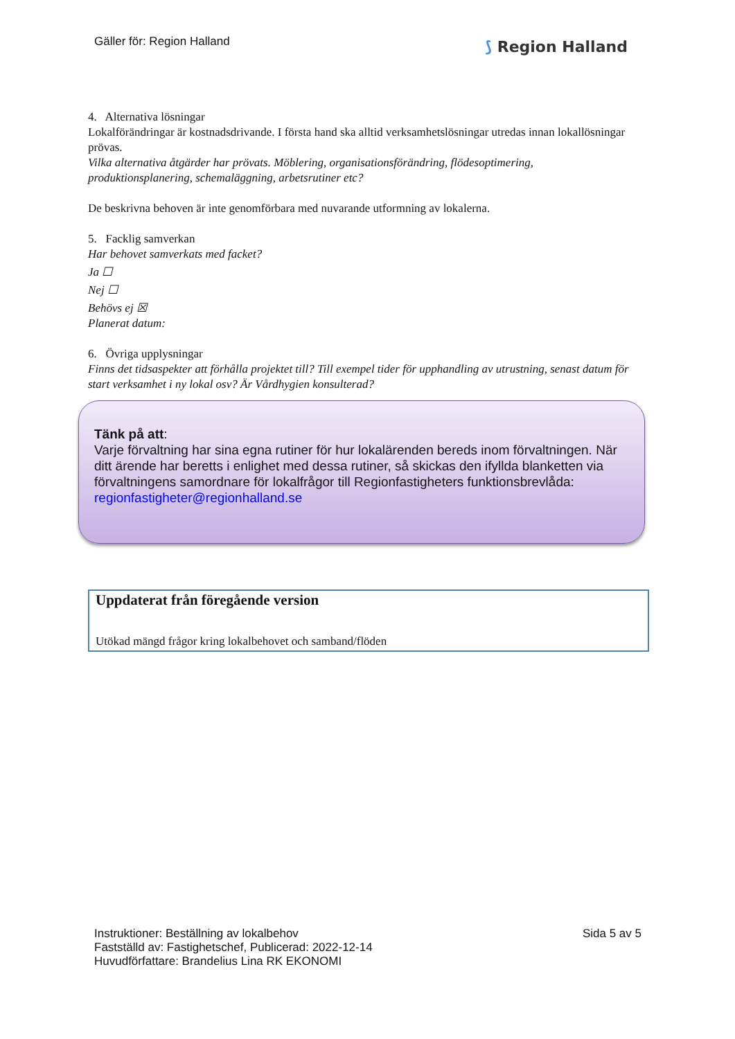Gäller för: Region Halland ⟆ Region Halland
4. Alternativa lösningar
Lokalförändringar är kostnadsdrivande. I första hand ska alltid verksamhetslösningar utredas innan lokallösningar prövas.
Vilka alternativa åtgärder har prövats. Möblering, organisationsförändring, flödesoptimering, produktionsplanering, schemaläggning, arbetsrutiner etc?
De beskrivna behoven är inte genomförbara med nuvarande utformning av lokalerna.
5. Facklig samverkan
Har behovet samverkats med facket?
Ja ☐
Nej ☐
Behövs ej ☒
Planerat datum:
6. Övriga upplysningar
Finns det tidsaspekter att förhålla projektet till? Till exempel tider för upphandling av utrustning, senast datum för start verksamhet i ny lokal osv? Är Vårdhygien konsulterad?
Tänk på att:
Varje förvaltning har sina egna rutiner för hur lokalärenden bereds inom förvaltningen. När ditt ärende har beretts i enlighet med dessa rutiner, så skickas den ifyllda blanketten via förvaltningens samordnare för lokalfrågor till Regionfastigheters funktionsbrevlåda: regionfastigheter@regionhalland.se
Uppdaterat från föregående version
Utökad mängd frågor kring lokalbehovet och samband/flöden
Instruktioner: Beställning av lokalbehov
Fastställd av: Fastighetschef, Publicerad: 2022-12-14
Huvudförfattare: Brandelius Lina RK EKONOMI
Sida 5 av 5